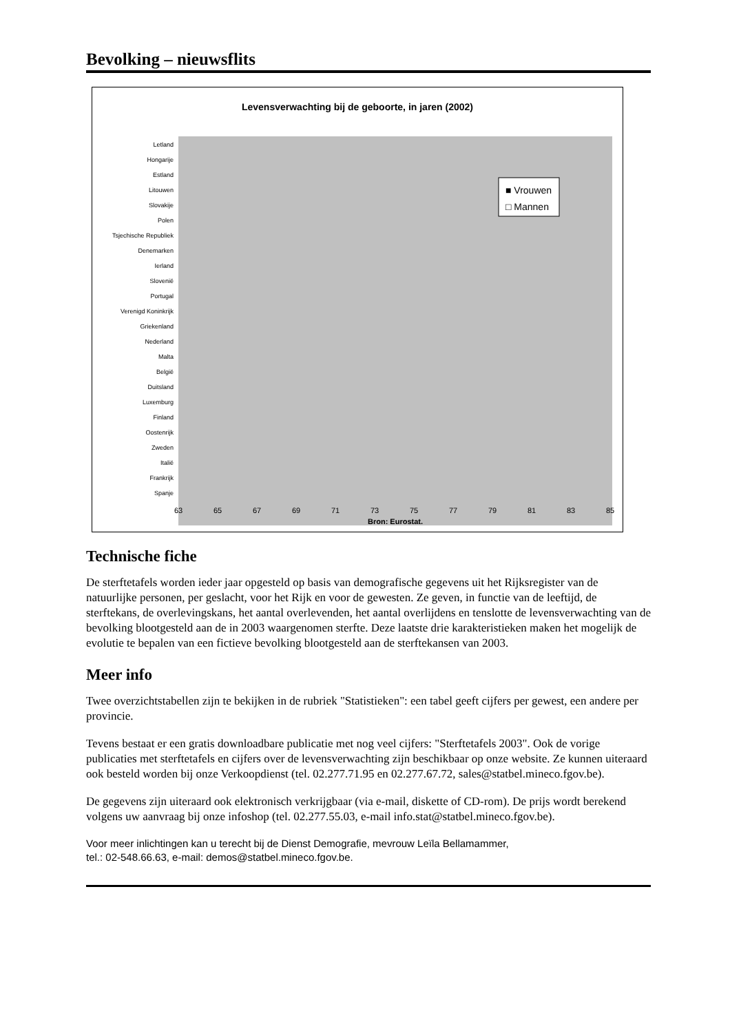Bevolking – nieuwsflits
Levensverwachting bij de geboorte, in jaren (2002)
Letland
Hongarije
Estland
Litouwen
Slovakije
Polen
Tsjechische Republiek
Denemarken
Ierland
Slovenië
Portugal
Verenigd Koninkrijk
Griekenland
Nederland
Malta
België
Duitsland
Luxemburg
Finland
Oostenrijk
Zweden
Italië
Frankrijk
Spanje
■ Vrouwen
□ Mannen
63
65
67
69
71
73
75
77
79
81
83
85
Bron: Eurostat.
Technische fiche
De sterftetafels worden ieder jaar opgesteld op basis van demografische gegevens uit het Rijksregister van de natuurlijke personen, per geslacht, voor het Rijk en voor de gewesten. Ze geven, in functie van de leeftijd, de sterftekans, de overlevingskans, het aantal overlevenden, het aantal overlijdens en tenslotte de levensverwachting van de bevolking blootgesteld aan de in 2003 waargenomen sterfte. Deze laatste drie karakteristieken maken het mogelijk de evolutie te bepalen van een fictieve bevolking blootgesteld aan de sterftekansen van 2003.
Meer info
Twee overzichtstabellen zijn te bekijken in de rubriek "Statistieken": een tabel geeft cijfers per gewest, een andere per provincie.
Tevens bestaat er een gratis downloadbare publicatie met nog veel cijfers: "Sterftetafels 2003". Ook de vorige publicaties met sterftetafels en cijfers over de levensverwachting zijn beschikbaar op onze website. Ze kunnen uiteraard ook besteld worden bij onze Verkoopdienst (tel. 02.277.71.95 en 02.277.67.72, sales@statbel.mineco.fgov.be).
De gegevens zijn uiteraard ook elektronisch verkrijgbaar (via e-mail, diskette of CD-rom). De prijs wordt berekend volgens uw aanvraag bij onze infoshop (tel. 02.277.55.03, e-mail info.stat@statbel.mineco.fgov.be).
Voor meer inlichtingen kan u terecht bij de Dienst Demografie, mevrouw Leïla Bellamammer,
tel.: 02-548.66.63, e-mail: demos@statbel.mineco.fgov.be.